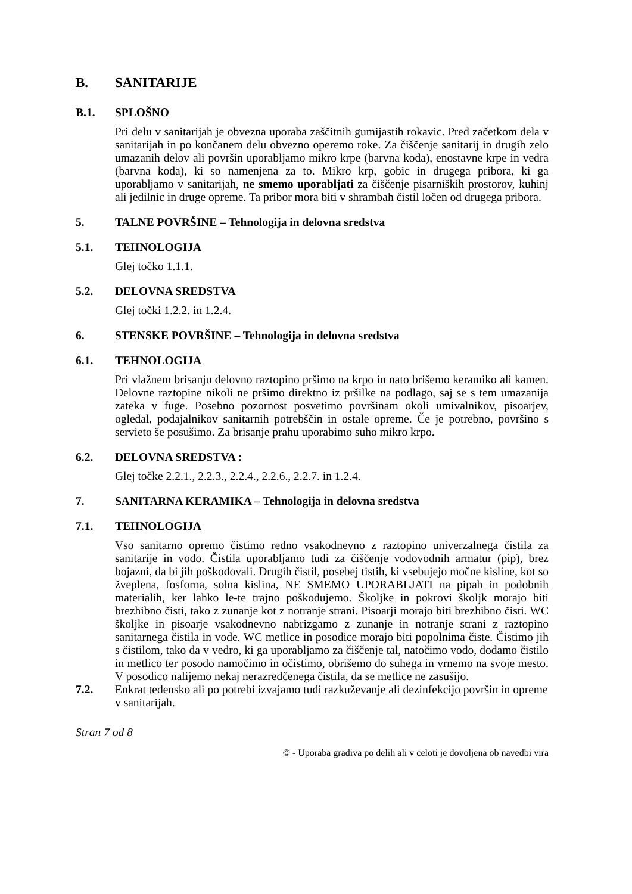B. SANITARIJE
B.1. SPLOŠNO
Pri delu v sanitarijah je obvezna uporaba zaščitnih gumijastih rokavic. Pred začetkom dela v sanitarijah in po končanem delu obvezno operemo roke. Za čiščenje sanitarij in drugih zelo umazanih delov ali površin uporabljamo mikro krpe (barvna koda), enostavne krpe in vedra (barvna koda), ki so namenjena za to. Mikro krp, gobic in drugega pribora, ki ga uporabljamo v sanitarijah, ne smemo uporabljati za čiščenje pisarniških prostorov, kuhinj ali jedilnic in druge opreme. Ta pribor mora biti v shrambah čistil ločen od drugega pribora.
5. TALNE POVRŠINE – Tehnologija in delovna sredstva
5.1. TEHNOLOGIJA
Glej točko 1.1.1.
5.2. DELOVNA SREDSTVA
Glej točki 1.2.2. in 1.2.4.
6. STENSKE POVRŠINE – Tehnologija in delovna sredstva
6.1. TEHNOLOGIJA
Pri vlažnem brisanju delovno raztopino pršimo na krpo in nato brišemo keramiko ali kamen. Delovne raztopine nikoli ne pršimo direktno iz pršilke na podlago, saj se s tem umazanija zateka v fuge. Posebno pozornost posvetimo površinam okoli umivalnikov, pisoarjev, ogledal, podajalnikov sanitarnih potrebščin in ostale opreme. Če je potrebno, površino s servieto še posušimo. Za brisanje prahu uporabimo suho mikro krpo.
6.2. DELOVNA SREDSTVA :
Glej točke 2.2.1., 2.2.3., 2.2.4., 2.2.6., 2.2.7. in 1.2.4.
7. SANITARNA KERAMIKA – Tehnologija in delovna sredstva
7.1. TEHNOLOGIJA
Vso sanitarno opremo čistimo redno vsakodnevno z raztopino univerzalnega čistila za sanitarije in vodo. Čistila uporabljamo tudi za čiščenje vodovodnih armatur (pip), brez bojazni, da bi jih poškodovali. Drugih čistil, posebej tistih, ki vsebujejo močne kisline, kot so žveplena, fosforna, solna kislina, NE SMEMO UPORABLJATI na pipah in podobnih materialih, ker lahko le-te trajno poškodujemo. Školjke in pokrovi školjk morajo biti brezhibno čisti, tako z zunanje kot z notranje strani. Pisoarji morajo biti brezhibno čisti. WC školjke in pisoarje vsakodnevno nabrizgamo z zunanje in notranje strani z raztopino sanitarnega čistila in vode. WC metlice in posodice morajo biti popolnima čiste. Čistimo jih s čistilom, tako da v vedro, ki ga uporabljamo za čiščenje tal, natočimo vodo, dodamo čistilo in metlico ter posodo namočimo in očistimo, obrišemo do suhega in vrnemo na svoje mesto. V posodico nalijemo nekaj nerazredčenega čistila, da se metlice ne zasušijo.
7.2. Enkrat tedensko ali po potrebi izvajamo tudi razkuževanje ali dezinfekcijo površin in opreme v sanitarijah.
Stran 7 od 8
© - Uporaba gradiva po delih ali v celoti je dovoljena ob navedbi vira